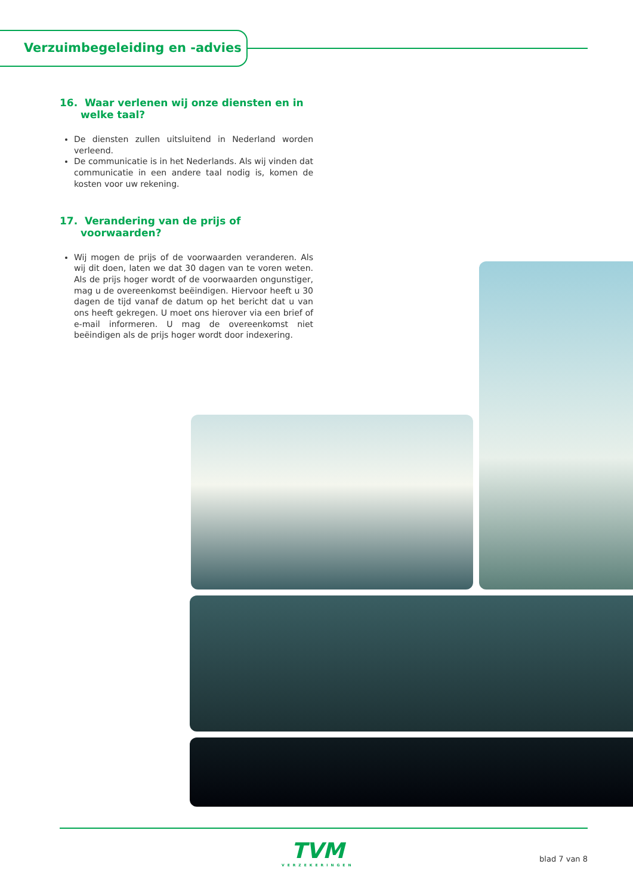Verzuimbegeleiding en -advies
16. Waar verlenen wij onze diensten en in welke taal?
De diensten zullen uitsluitend in Nederland worden verleend.
De communicatie is in het Nederlands. Als wij vinden dat communicatie in een andere taal nodig is, komen de kosten voor uw rekening.
17. Verandering van de prijs of voorwaarden?
Wij mogen de prijs of de voorwaarden veranderen. Als wij dit doen, laten we dat 30 dagen van te voren weten. Als de prijs hoger wordt of de voorwaarden ongunstiger, mag u de overeenkomst beëindigen. Hiervoor heeft u 30 dagen de tijd vanaf de datum op het bericht dat u van ons heeft gekregen. U moet ons hierover via een brief of e-mail informeren. U mag de overeenkomst niet beëindigen als de prijs hoger wordt door indexering.
TVM
VERZEKERINGEN
blad 7 van 8